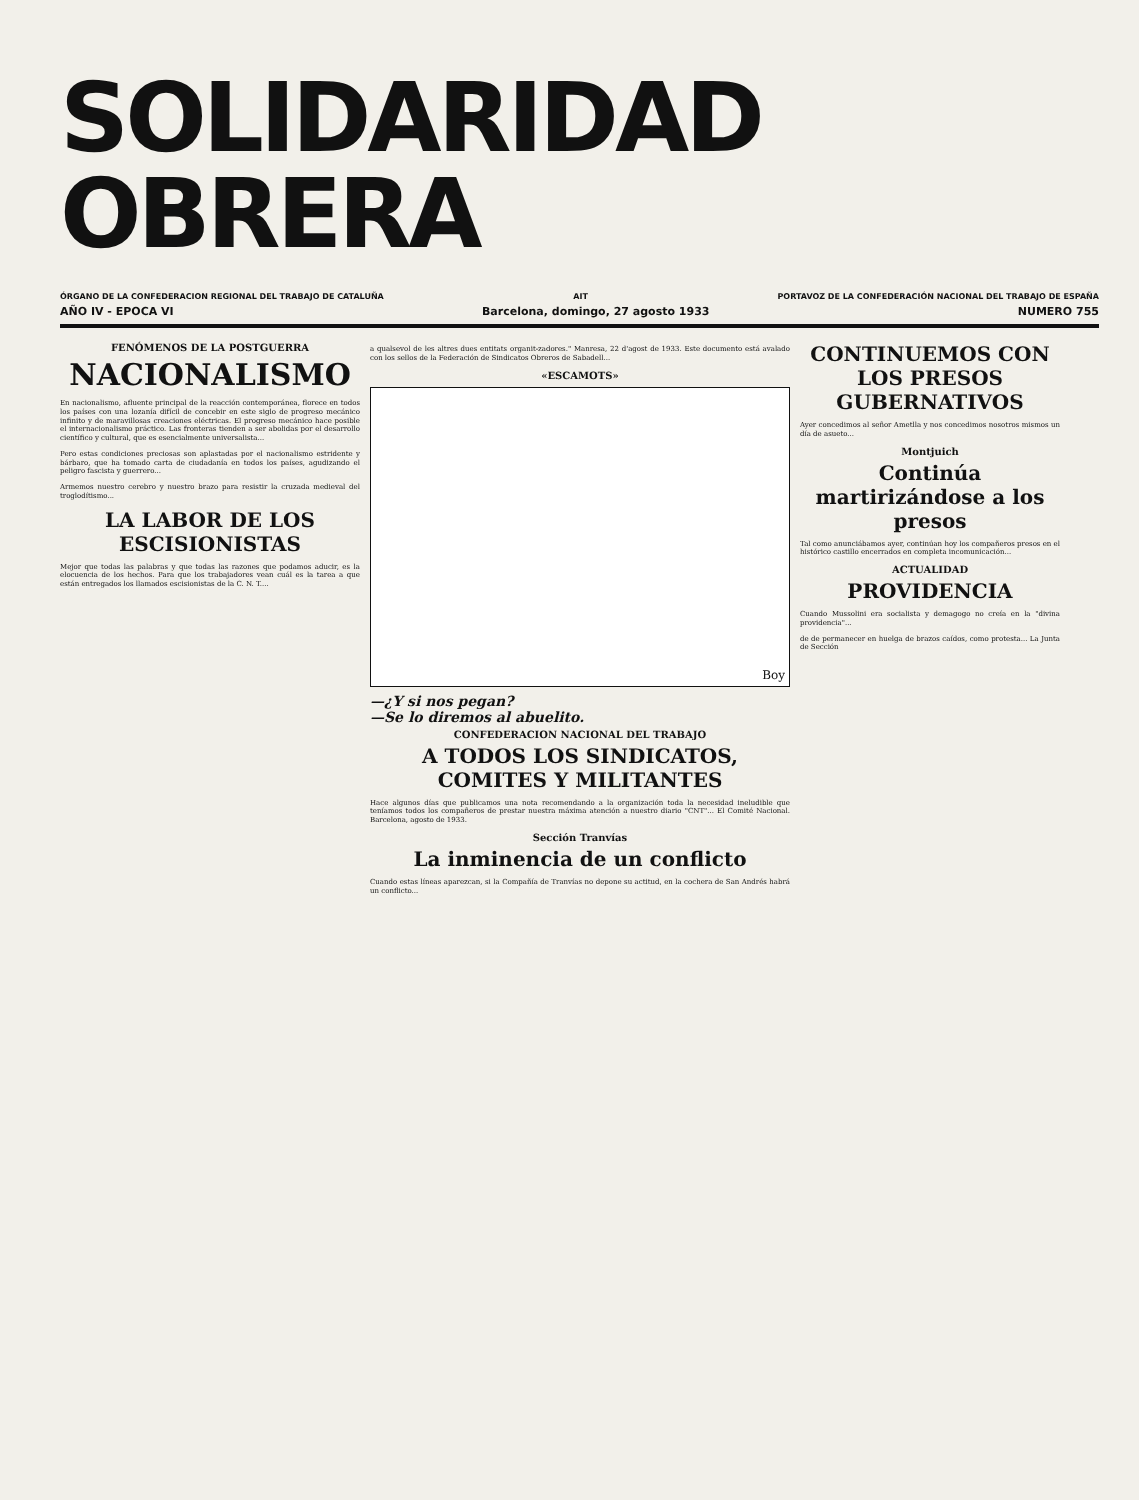SOLIDARIDAD OBRERA
ÓRGANO DE LA CONFEDERACION REGIONAL DEL TRABAJO DE CATALUÑA AIT PORTAVOZ DE LA CONFEDERACIÓN NACIONAL DEL TRABAJO DE ESPAÑA
AÑO IV - EPOCA VI Barcelona, domingo, 27 agosto 1933 NUMERO 755
FENÓMENOS DE LA POSTGUERRA
NACIONALISMO
En nacionalismo, afluente principal de la reacción contemporánea, florece en todos los países con una lozanía difícil de concebir en este siglo de progreso mecánico infinito y de maravillosas creaciones eléctricas. El progreso mecánico hace posible el internacionalismo práctico. Las fronteras tienden a ser abolidas por el desarrollo científico y cultural, que es esencialmente universalista...
Pero estas condiciones preciosas son aplastadas por el nacionalismo estridente y bárbaro, que ha tomado carta de ciudadanía en todos los países, agudizando el peligro fascista y guerrero...
Armemos nuestro cerebro y nuestro brazo para resistir la cruzada medieval del troglodítismo...
LA LABOR DE LOS ESCISIONISTAS
Mejor que todas las palabras y que todas las razones que podamos aducir, es la elocuencia de los hechos. Para que los trabajadores vean cuál es la tarea a que están entregados los llamados escisionistas de la C. N. T....
a qualsevol de les altres dues entitats organit-zadores." Manresa, 22 d'agost de 1933. Este documento está avalado con los sellos de la Federación de Sindicatos Obreros de Sabadell...
«ESCAMOTS»
Boy
—¿Y si nos pegan?
—Se lo diremos al abuelito.
CONFEDERACION NACIONAL DEL TRABAJO
A TODOS LOS SINDICATOS, COMITES Y MILITANTES
Hace algunos días que publicamos una nota recomendando a la organización toda la necesidad ineludible que teníamos todos los compañeros de prestar nuestra máxima atención a nuestro diario "CNT"... El Comité Nacional. Barcelona, agosto de 1933.
Sección Tranvías
La inminencia de un conflicto
Cuando estas líneas aparezcan, si la Compañía de Tranvías no depone su actitud, en la cochera de San Andrés habrá un conflicto...
CONTINUEMOS CON LOS PRESOS GUBERNATIVOS
Ayer concedimos al señor Ametlla y nos concedimos nosotros mismos un día de asueto...
Montjuich
Continúa martirizándose a los presos
Tal como anunciábamos ayer, continúan hoy los compañeros presos en el histórico castillo encerrados en completa incomunicación...
ACTUALIDAD
PROVIDENCIA
Cuando Mussolini era socialista y demagogo no creía en la "divina providencia"...
de de permanecer en huelga de brazos caídos, como protesta... La Junta de Sección